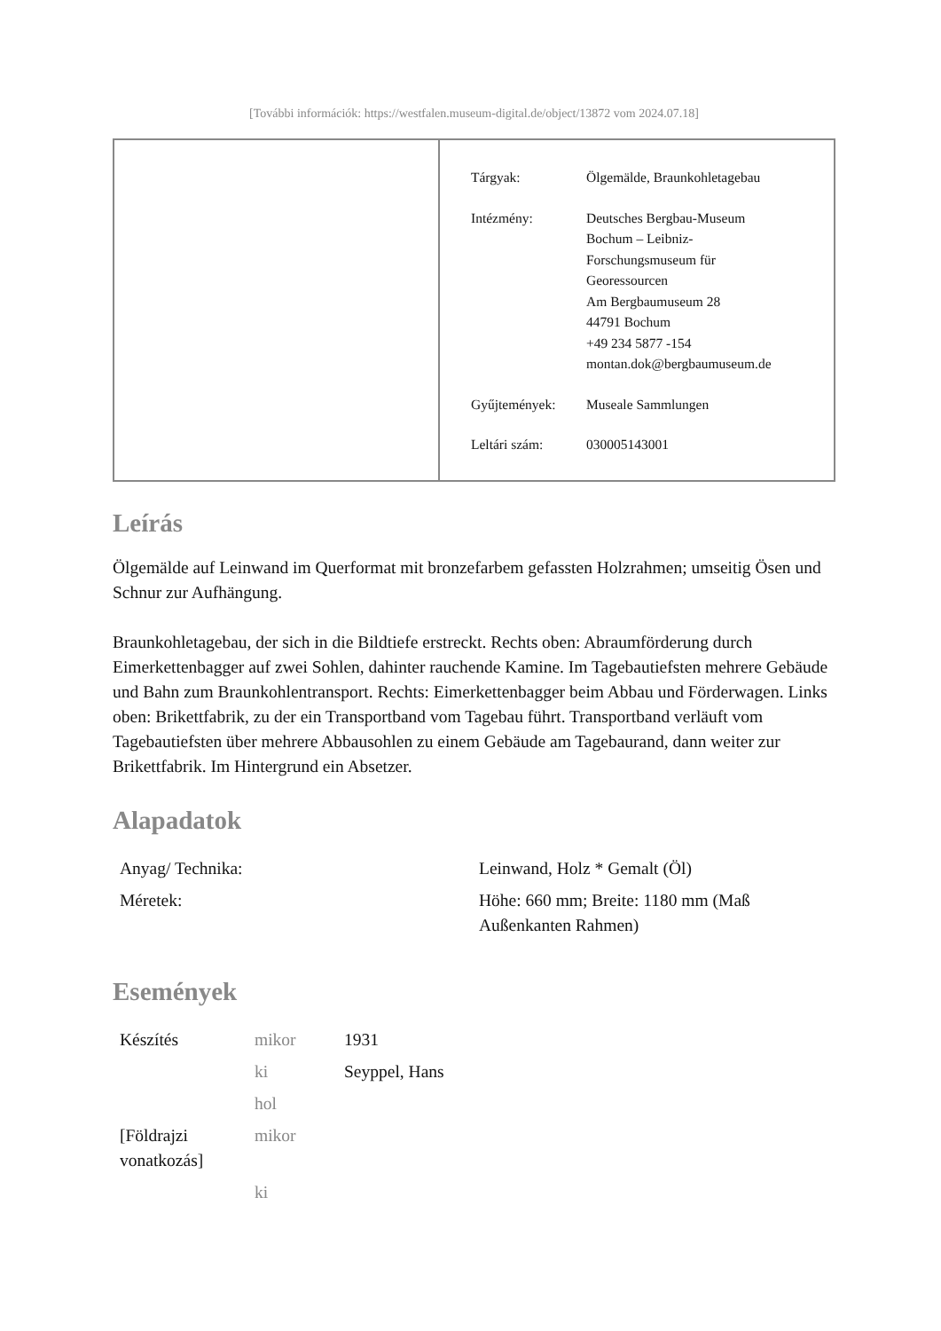[További információk: https://westfalen.museum-digital.de/object/13872 vom 2024.07.18]
| Tárgyak: | Ölgemälde, Braunkohletagebau |
| Intézmény: | Deutsches Bergbau-Museum Bochum – Leibniz- Forschungsmuseum für Georessourcen Am Bergbaumuseum 28 44791 Bochum +49 234 5877 -154 montan.dok@bergbaumuseum.de |
| Gyűjtemények: | Museale Sammlungen |
| Leltári szám: | 030005143001 |
Leírás
Ölgemälde auf Leinwand im Querformat mit bronzefarbem gefassten Holzrahmen; umseitig Ösen und Schnur zur Aufhängung.
Braunkohletagebau, der sich in die Bildtiefe erstreckt. Rechts oben: Abraumförderung durch Eimerkettenbagger auf zwei Sohlen, dahinter rauchende Kamine. Im Tagebautiefsten mehrere Gebäude und Bahn zum Braunkohlentransport. Rechts: Eimerkettenbagger beim Abbau und Förderwagen. Links oben: Brikettfabrik, zu der ein Transportband vom Tagebau führt. Transportband verläuft vom Tagebautiefsten über mehrere Abbausohlen zu einem Gebäude am Tagebaurand, dann weiter zur Brikettfabrik. Im Hintergrund ein Absetzer.
Alapadatok
| Anyag/ Technika: | Leinwand, Holz * Gemalt (Öl) |
| Méretek: | Höhe: 660 mm; Breite: 1180 mm (Maß Außenkanten Rahmen) |
Események
| Készítés | mikor | 1931 |
| | ki | Seyppel, Hans |
| | hol | |
| [Földrajzi vonatkozás] | mikor | |
| | ki | |